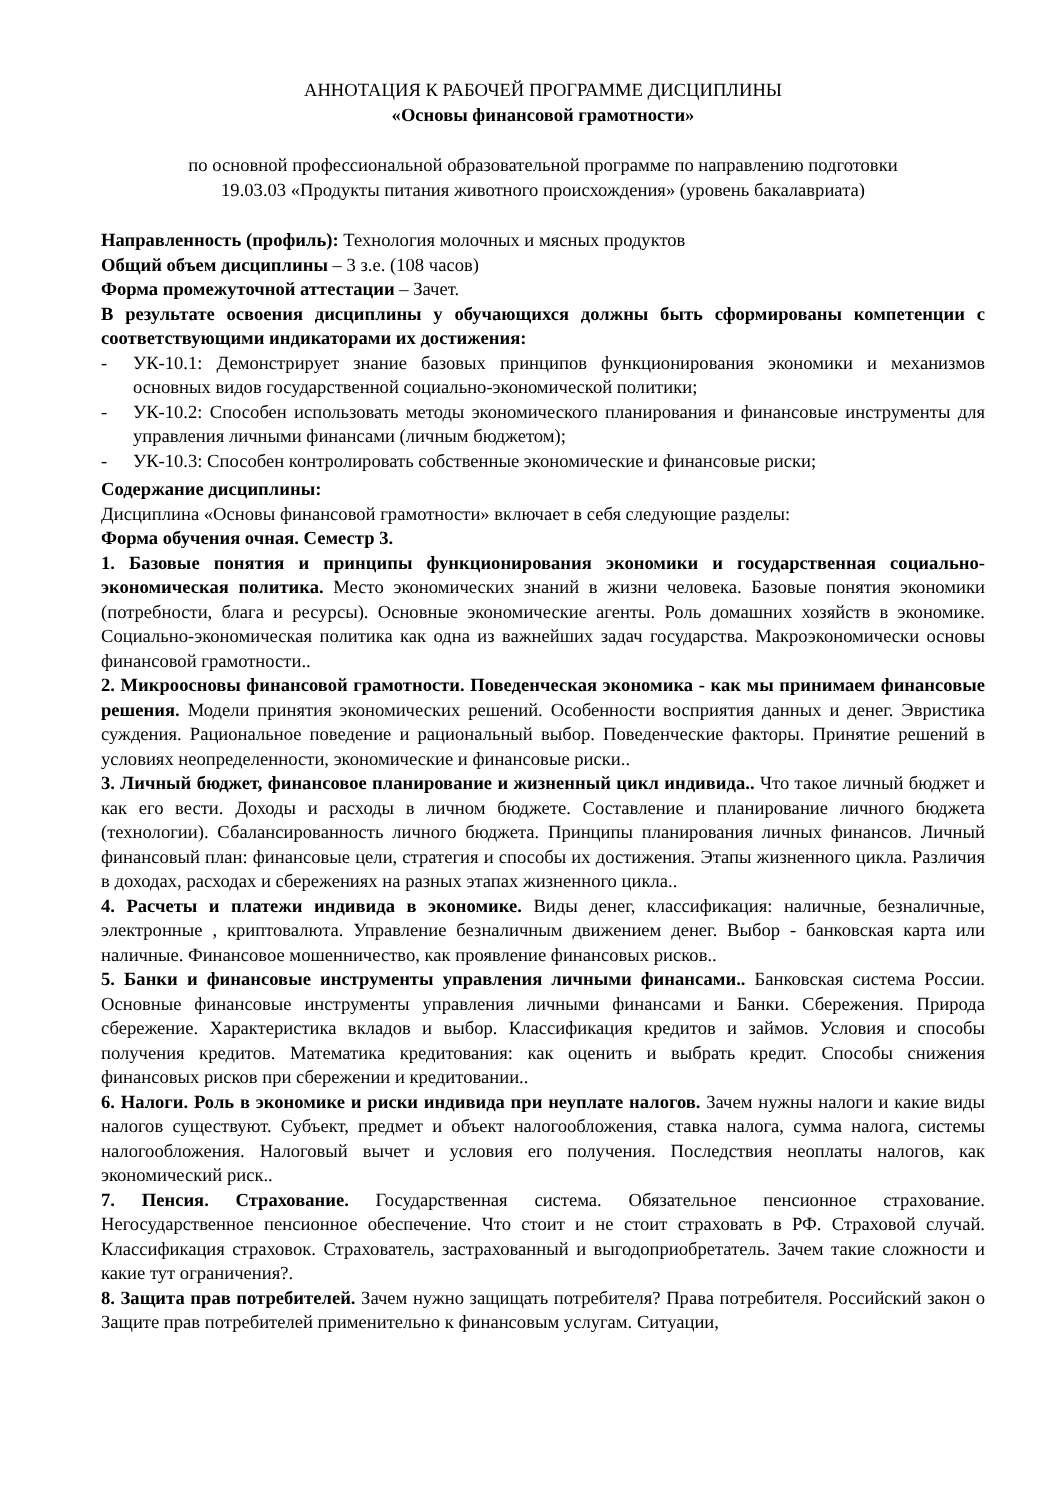АННОТАЦИЯ К РАБОЧЕЙ ПРОГРАММЕ ДИСЦИПЛИНЫ
«Основы финансовой грамотности»
по основной профессиональной образовательной программе по направлению подготовки
19.03.03 «Продукты питания животного происхождения» (уровень бакалавриата)
Направленность (профиль): Технология молочных и мясных продуктов
Общий объем дисциплины – 3 з.е. (108 часов)
Форма промежуточной аттестации – Зачет.
В результате освоения дисциплины у обучающихся должны быть сформированы компетенции с соответствующими индикаторами их достижения:
- УК-10.1: Демонстрирует знание базовых принципов функционирования экономики и механизмов основных видов государственной социально-экономической политики;
- УК-10.2: Способен использовать методы экономического планирования и финансовые инструменты для управления личными финансами (личным бюджетом);
- УК-10.3: Способен контролировать собственные экономические и финансовые риски;
Содержание дисциплины:
Дисциплина «Основы финансовой грамотности» включает в себя следующие разделы:
Форма обучения очная. Семестр 3.
1. Базовые понятия и принципы функционирования экономики и государственная социально-экономическая политика. Место экономических знаний в жизни человека. Базовые понятия экономики (потребности, блага и ресурсы). Основные экономические агенты. Роль домашних хозяйств в экономике. Социально-экономическая политика как одна из важнейших задач государства. Макроэкономически основы финансовой грамотности..
2. Микроосновы финансовой грамотности. Поведенческая экономика - как мы принимаем финансовые решения. Модели принятия экономических решений. Особенности восприятия данных и денег. Эвристика суждения. Рациональное поведение и рациональный выбор. Поведенческие факторы. Принятие решений в условиях неопределенности, экономические и финансовые риски..
3. Личный бюджет, финансовое планирование и жизненный цикл индивида.. Что такое личный бюджет и как его вести. Доходы и расходы в личном бюджете. Составление и планирование личного бюджета (технологии). Сбалансированность личного бюджета. Принципы планирования личных финансов. Личный финансовый план: финансовые цели, стратегия и способы их достижения. Этапы жизненного цикла. Различия в доходах, расходах и сбережениях на разных этапах жизненного цикла..
4. Расчеты и платежи индивида в экономике. Виды денег, классификация: наличные, безналичные, электронные , криптовалюта. Управление безналичным движением денег. Выбор - банковская карта или наличные. Финансовое мошенничество, как проявление финансовых рисков..
5. Банки и финансовые инструменты управления личными финансами.. Банковская система России. Основные финансовые инструменты управления личными финансами и Банки. Сбережения. Природа сбережение. Характеристика вкладов и выбор. Классификация кредитов и займов. Условия и способы получения кредитов. Математика кредитования: как оценить и выбрать кредит. Способы снижения финансовых рисков при сбережении и кредитовании..
6. Налоги. Роль в экономике и риски индивида при неуплате налогов. Зачем нужны налоги и какие виды налогов существуют. Субъект, предмет и объект налогообложения, ставка налога, сумма налога, системы налогообложения. Налоговый вычет и условия его получения. Последствия неоплаты налогов, как экономический риск..
7. Пенсия. Страхование. Государственная система. Обязательное пенсионное страхование. Негосударственное пенсионное обеспечение. Что стоит и не стоит страховать в РФ. Страховой случай. Классификация страховок. Страхователь, застрахованный и выгодоприобретатель. Зачем такие сложности и какие тут ограничения?.
8. Защита прав потребителей. Зачем нужно защищать потребителя? Права потребителя. Российский закон о Защите прав потребителей применительно к финансовым услугам. Ситуации,